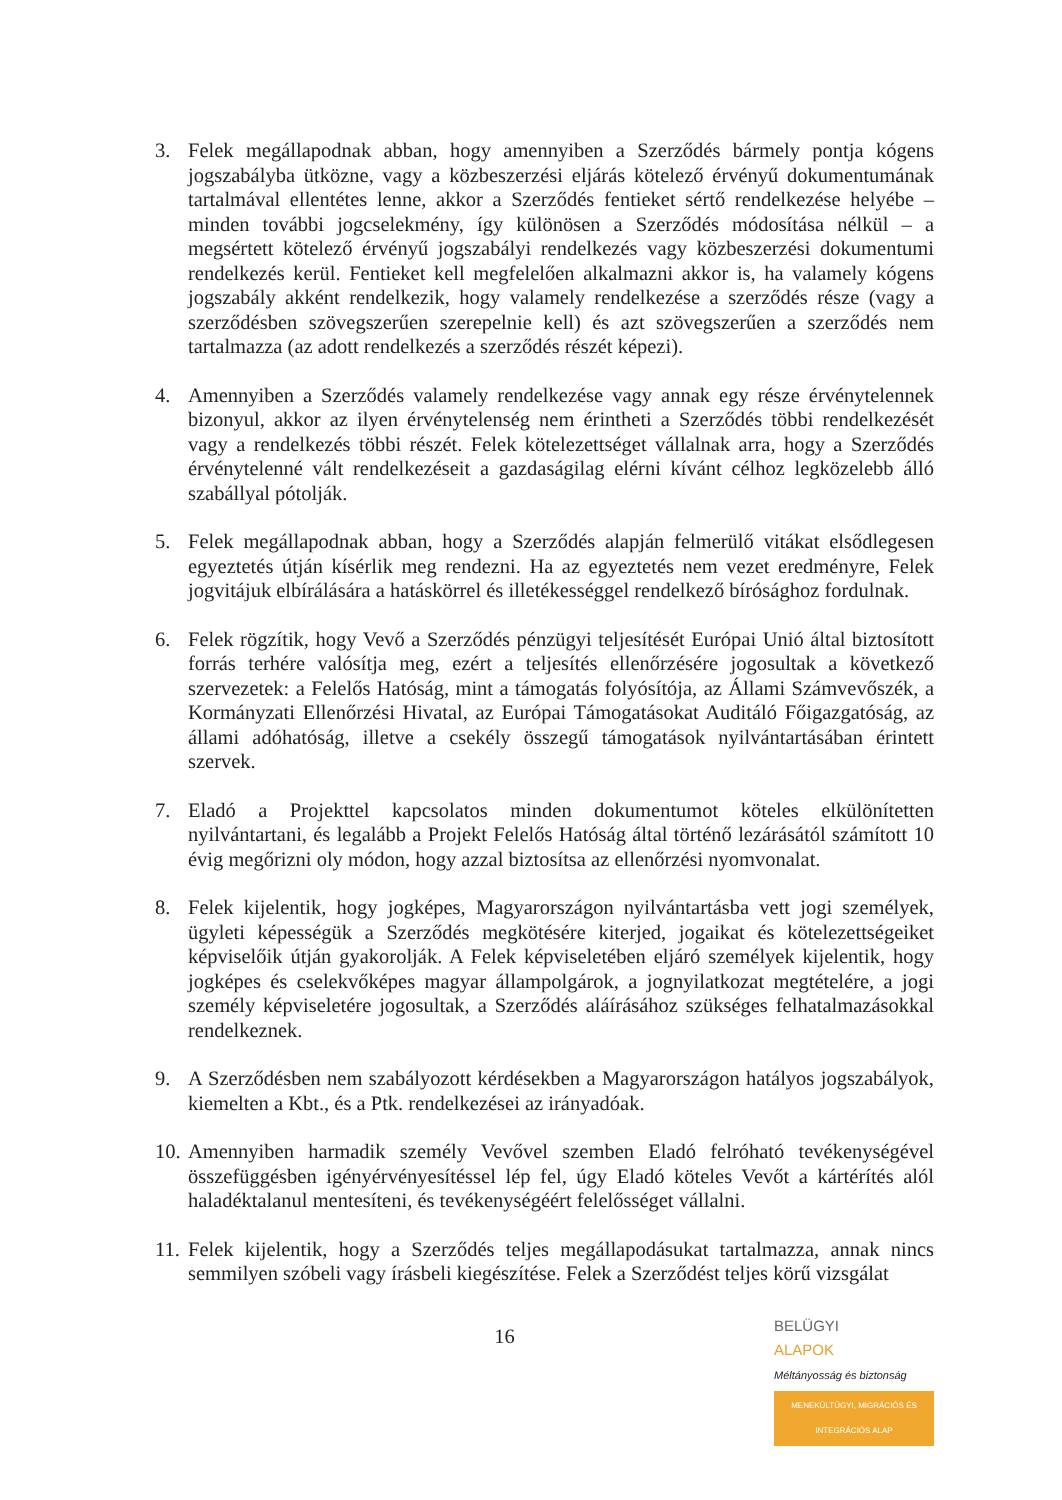3. Felek megállapodnak abban, hogy amennyiben a Szerződés bármely pontja kógens jogszabályba ütközne, vagy a közbeszerzési eljárás kötelező érvényű dokumentumának tartalmával ellentétes lenne, akkor a Szerződés fentieket sértő rendelkezése helyébe – minden további jogcselekmény, így különösen a Szerződés módosítása nélkül – a megsértett kötelező érvényű jogszabályi rendelkezés vagy közbeszerzési dokumentumi rendelkezés kerül. Fentieket kell megfelelően alkalmazni akkor is, ha valamely kógens jogszabály akként rendelkezik, hogy valamely rendelkezése a szerződés része (vagy a szerződésben szövegszerűen szerepelnie kell) és azt szövegszerűen a szerződés nem tartalmazza (az adott rendelkezés a szerződés részét képezi).
4. Amennyiben a Szerződés valamely rendelkezése vagy annak egy része érvénytelennek bizonyul, akkor az ilyen érvénytelenség nem érintheti a Szerződés többi rendelkezését vagy a rendelkezés többi részét. Felek kötelezettséget vállalnak arra, hogy a Szerződés érvénytelenné vált rendelkezéseit a gazdaságilag elérni kívánt célhoz legközelebb álló szabállyal pótolják.
5. Felek megállapodnak abban, hogy a Szerződés alapján felmerülő vitákat elsődlegesen egyeztetés útján kísérlik meg rendezni. Ha az egyeztetés nem vezet eredményre, Felek jogvitájuk elbírálására a hatáskörrel és illetékességgel rendelkező bírósághoz fordulnak.
6. Felek rögzítik, hogy Vevő a Szerződés pénzügyi teljesítését Európai Unió által biztosított forrás terhére valósítja meg, ezért a teljesítés ellenőrzésére jogosultak a következő szervezetek: a Felelős Hatóság, mint a támogatás folyósítója, az Állami Számvevőszék, a Kormányzati Ellenőrzési Hivatal, az Európai Támogatásokat Auditáló Főigazgatóság, az állami adóhatóság, illetve a csekély összegű támogatások nyilvántartásában érintett szervek.
7. Eladó a Projekttel kapcsolatos minden dokumentumot köteles elkülönítetten nyilvántartani, és legalább a Projekt Felelős Hatóság által történő lezárásától számított 10 évig megőrizni oly módon, hogy azzal biztosítsa az ellenőrzési nyomvonalat.
8. Felek kijelentik, hogy jogképes, Magyarországon nyilvántartásba vett jogi személyek, ügyleti képességük a Szerződés megkötésére kiterjed, jogaikat és kötelezettségeiket képviselőik útján gyakorolják. A Felek képviseletében eljáró személyek kijelentik, hogy jogképes és cselekvőképes magyar állampolgárok, a jognyilatkozat megtételére, a jogi személy képviseletére jogosultak, a Szerződés aláírásához szükséges felhatalmazásokkal rendelkeznek.
9. A Szerződésben nem szabályozott kérdésekben a Magyarországon hatályos jogszabályok, kiemelten a Kbt., és a Ptk. rendelkezései az irányadóak.
10.
Amennyiben harmadik személy Vevővel szemben Eladó felróható tevékenységével összefüggésben igényérvényesítéssel lép fel, úgy Eladó köteles Vevőt a kártérítés alól haladéktalanul mentesíteni, és tevékenységéért felelősséget vállalni.
11.
Felek kijelentik, hogy a Szerződés teljes megállapodásukat tartalmazza, annak nincs semmilyen szóbeli vagy írásbeli kiegészítése. Felek a Szerződést teljes körű vizsgálat
16
BELÜGYI
ALAPOK
Méltányosság és biztonság
MENEKÜLTÜGYI, MIGRÁCIÓS ÉS INTEGRÁCIÓS ALAP